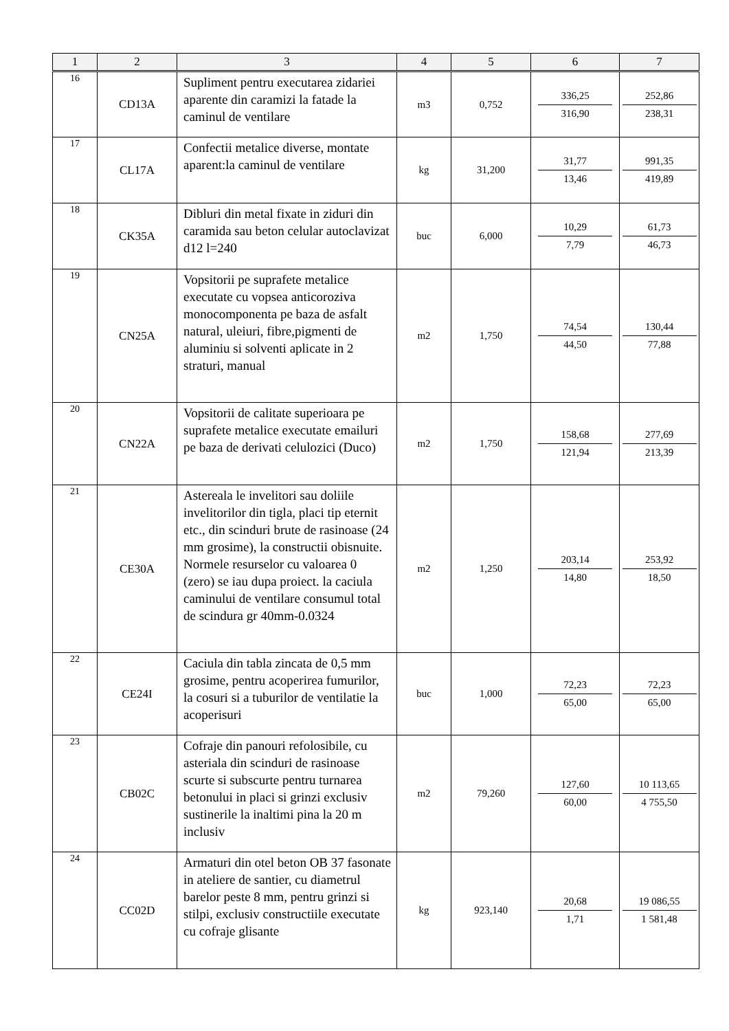| 1 | 2 | 3 | 4 | 5 | 6 | 7 |
| --- | --- | --- | --- | --- | --- | --- |
| 16 | CD13A | Supliment pentru executarea zidariei aparente din caramizi la fatade la caminul de ventilare | m3 | 0,752 | 336,25 316,90 | 252,86 238,31 |
| 17 | CL17A | Confectii metalice diverse, montate aparent:la caminul de ventilare | kg | 31,200 | 31,77 13,46 | 991,35 419,89 |
| 18 | CK35A | Dibluri din metal fixate in ziduri din caramida sau beton celular autoclavizat d12 l=240 | buc | 6,000 | 10,29 7,79 | 61,73 46,73 |
| 19 | CN25A | Vopsitorii pe suprafete metalice executate cu vopsea anticoroziva monocomponenta pe baza de asfalt natural, uleiuri, fibre,pigmenti de aluminiu si solventi aplicate in 2 straturi, manual | m2 | 1,750 | 74,54 44,50 | 130,44 77,88 |
| 20 | CN22A | Vopsitorii de calitate superioara pe suprafete metalice executate emailuri pe baza de derivati celulozici (Duco) | m2 | 1,750 | 158,68 121,94 | 277,69 213,39 |
| 21 | CE30A | Astereala le invelitori sau doliile invelitorilor din tigla, placi tip eternit etc., din scinduri brute de rasinoase (24 mm grosime), la constructii obisnuite. Normele resurselor cu valoarea 0 (zero) se iau dupa proiect. la caciula caminului de ventilare consumul total de scindura gr 40mm-0.0324 | m2 | 1,250 | 203,14 14,80 | 253,92 18,50 |
| 22 | CE24I | Caciula din tabla zincata de 0,5 mm grosime, pentru acoperirea fumurilor, la cosuri si a tuburilor de ventilatie la acoperisuri | buc | 1,000 | 72,23 65,00 | 72,23 65,00 |
| 23 | CB02C | Cofraje din panouri refolosibile, cu asteriala din scinduri de rasinoase scurte si subscurte pentru turnarea betonului in placi si grinzi exclusiv sustinerile la inaltimi pina la 20 m inclusiv | m2 | 79,260 | 127,60 60,00 | 10 113,65 4 755,50 |
| 24 | CC02D | Armaturi din otel beton OB 37 fasonate in ateliere de santier, cu diametrul barelor peste 8 mm, pentru grinzi si stilpi, exclusiv constructiile executate cu cofraje glisante | kg | 923,140 | 20,68 1,71 | 19 086,55 1 581,48 |